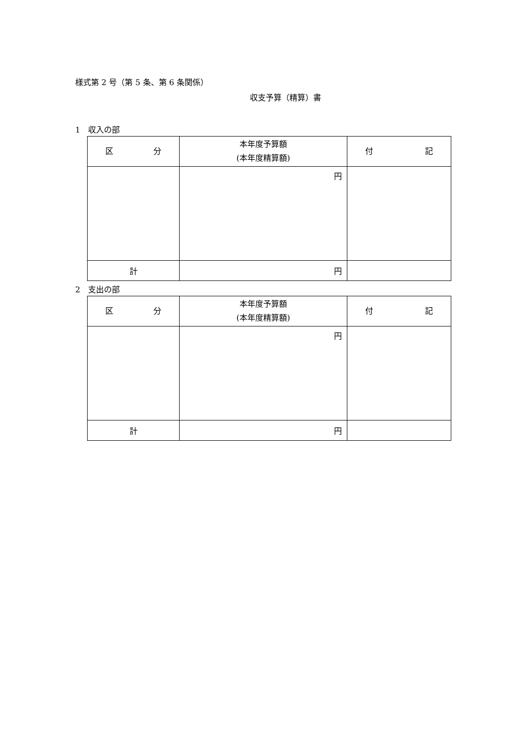様式第 2 号（第 5 条、第 6 条関係）
収支予算（精算）書
1　収入の部
| 区 分 | 本年度予算額 (本年度精算額) | 付 記 |
| --- | --- | --- |
| | 円 | |
| 計 | 円 | |
2　支出の部
| 区 分 | 本年度予算額 (本年度精算額) | 付 記 |
| --- | --- | --- |
| | 円 | |
| 計 | 円 | |